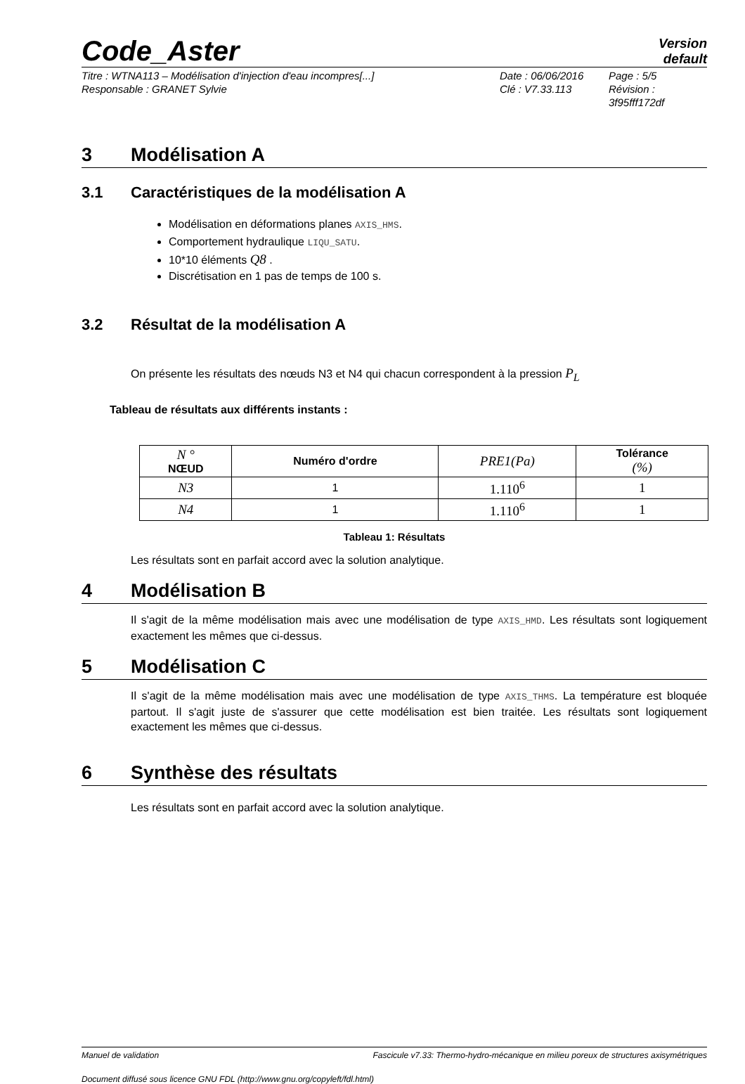Code_Aster
Version
default
Titre : WTNA113 – Modélisation d'injection d'eau incompres[...]
Responsable : GRANET Sylvie
Date : 06/06/2016
Clé : V7.33.113
Page : 5/5
Révision :
3f95fff172df
3 Modélisation A
3.1 Caractéristiques de la modélisation A
Modélisation en déformations planes AXIS_HMS.
Comportement hydraulique LIQU_SATU.
10*10 éléments Q8 .
Discrétisation en 1 pas de temps de 100 s.
3.2 Résultat de la modélisation A
On présente les résultats des nœuds N3 et N4 qui chacun correspondent à la pression P<sub>L</sub>
Tableau de résultats aux différents instants :
| N ° NŒUD | Numéro d'ordre | PRE1(Pa) | Tolérance (%) |
| --- | --- | --- | --- |
| N3 | 1 | 1.110<sup>6</sup> | 1 |
| N4 | 1 | 1.110<sup>6</sup> | 1 |
Tableau 1: Résultats
Les résultats sont en parfait accord avec la solution analytique.
4 Modélisation B
Il s'agit de la même modélisation mais avec une modélisation de type AXIS_HMD. Les résultats sont logiquement exactement les mêmes que ci-dessus.
5 Modélisation C
Il s'agit de la même modélisation mais avec une modélisation de type AXIS_THMS. La température est bloquée partout. Il s'agit juste de s'assurer que cette modélisation est bien traitée. Les résultats sont logiquement exactement les mêmes que ci-dessus.
6 Synthèse des résultats
Les résultats sont en parfait accord avec la solution analytique.
Manuel de validation Fascicule v7.33: Thermo-hydro-mécanique en milieu poreux de structures axisymétriques
Document diffusé sous licence GNU FDL (http://www.gnu.org/copyleft/fdl.html)